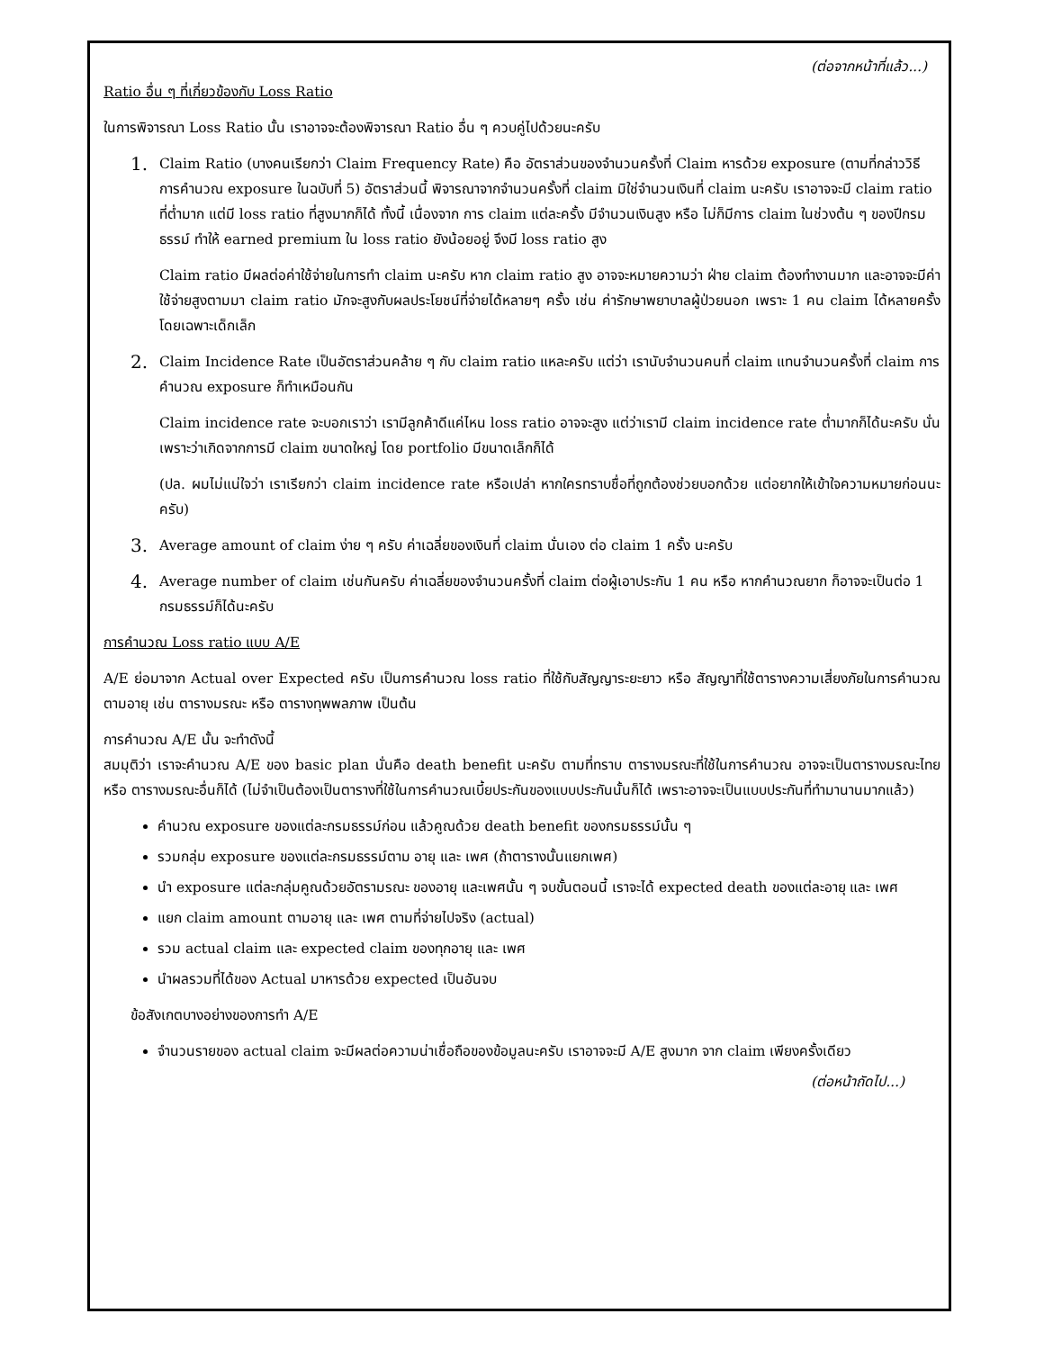(ต่อจากหน้าที่แล้ว...)
Ratio อื่น ๆ ที่เกี่ยวข้องกับ Loss Ratio
ในการพิจารณา Loss Ratio นั้น เราอาจจะต้องพิจารณา Ratio อื่น ๆ ควบคู่ไปด้วยนะครับ
1.
Claim Ratio (บางคนเรียกว่า Claim Frequency Rate) คือ อัตราส่วนของจำนวนครั้งที่ Claim หารด้วย exposure (ตามที่กล่าววิธีการคำนวณ exposure ในฉบับที่ 5) อัตราส่วนนี้ พิจารณาจากจำนวนครั้งที่ claim มิใช่จำนวนเงินที่ claim นะครับ เราอาจจะมี claim ratio ที่ต่ำมาก แต่มี loss ratio ที่สูงมากก็ได้ ทั้งนี้ เนื่องจาก การ claim แต่ละครั้ง มีจำนวนเงินสูง หรือ ไม่ก็มีการ claim ในช่วงต้น ๆ ของปีกรมธรรม์ ทำให้ earned premium ใน loss ratio ยังน้อยอยู่ จึงมี loss ratio สูง
Claim ratio มีผลต่อค่าใช้จ่ายในการทำ claim นะครับ หาก claim ratio สูง อาจจะหมายความว่า ฝ่าย claim ต้องทำงานมาก และอาจจะมีค่าใช้จ่ายสูงตามมา claim ratio มักจะสูงกับผลประโยชน์ที่จ่ายได้หลายๆ ครั้ง เช่น ค่ารักษาพยาบาลผู้ป่วยนอก เพราะ 1 คน claim ได้หลายครั้ง โดยเฉพาะเด็กเล็ก
2.
Claim Incidence Rate เป็นอัตราส่วนคล้าย ๆ กับ claim ratio แหละครับ แต่ว่า เรานับจำนวนคนที่ claim แทนจำนวนครั้งที่ claim การคำนวณ exposure ก็ทำเหมือนกัน
Claim incidence rate จะบอกเราว่า เรามีลูกค้าดีแค่ไหน loss ratio อาจจะสูง แต่ว่าเรามี claim incidence rate ต่ำมากก็ได้นะครับ นั่นเพราะว่าเกิดจากการมี claim ขนาดใหญ่ โดย portfolio มีขนาดเล็กก็ได้
(ปล. ผมไม่แน่ใจว่า เราเรียกว่า claim incidence rate หรือเปล่า หากใครทราบชื่อที่ถูกต้องช่วยบอกด้วย แต่อยากให้เข้าใจความหมายก่อนนะครับ)
3.
Average amount of claim ง่าย ๆ ครับ ค่าเฉลี่ยของเงินที่ claim นั่นเอง ต่อ claim 1 ครั้ง นะครับ
4.
Average number of claim เช่นกันครับ ค่าเฉลี่ยของจำนวนครั้งที่ claim ต่อผู้เอาประกัน 1 คน หรือ หากคำนวณยาก ก็อาจจะเป็นต่อ 1 กรมธรรม์ก็ได้นะครับ
การคำนวณ Loss ratio แบบ A/E
A/E ย่อมาจาก Actual over Expected ครับ เป็นการคำนวณ loss ratio ที่ใช้กับสัญญาระยะยาว หรือ สัญญาที่ใช้ตารางความเสี่ยงภัยในการคำนวณตามอายุ เช่น ตารางมรณะ หรือ ตารางทุพพลภาพ เป็นต้น
การคำนวณ A/E นั้น จะทำดังนี้
สมมุติว่า เราจะคำนวณ A/E ของ basic plan นั่นคือ death benefit นะครับ ตามที่ทราบ ตารางมรณะที่ใช้ในการคำนวณ อาจจะเป็นตารางมรณะไทย หรือ ตารางมรณะอื่นก็ได้ (ไม่จำเป็นต้องเป็นตารางที่ใช้ในการคำนวณเบี้ยประกันของแบบประกันนั้นก็ได้ เพราะอาจจะเป็นแบบประกันที่ทำมานานมากแล้ว)
คำนวณ exposure ของแต่ละกรมธรรม์ก่อน แล้วคูณด้วย death benefit ของกรมธรรม์นั้น ๆ
รวมกลุ่ม exposure ของแต่ละกรมธรรม์ตาม อายุ และ เพศ (ถ้าตารางนั้นแยกเพศ)
นำ exposure แต่ละกลุ่มคูณด้วยอัตรามรณะ ของอายุ และเพศนั้น ๆ จบขั้นตอนนี้ เราจะได้ expected death ของแต่ละอายุ และ เพศ
แยก claim amount ตามอายุ และ เพศ ตามที่จ่ายไปจริง (actual)
รวม actual claim และ expected claim ของทุกอายุ และ เพศ
นำผลรวมที่ได้ของ Actual มาหารด้วย expected เป็นอันจบ
ข้อสังเกตบางอย่างของการทำ A/E
จำนวนรายของ actual claim จะมีผลต่อความน่าเชื่อถือของข้อมูลนะครับ เราอาจจะมี A/E สูงมาก จาก claim เพียงครั้งเดียว
(ต่อหน้าถัดไป...)